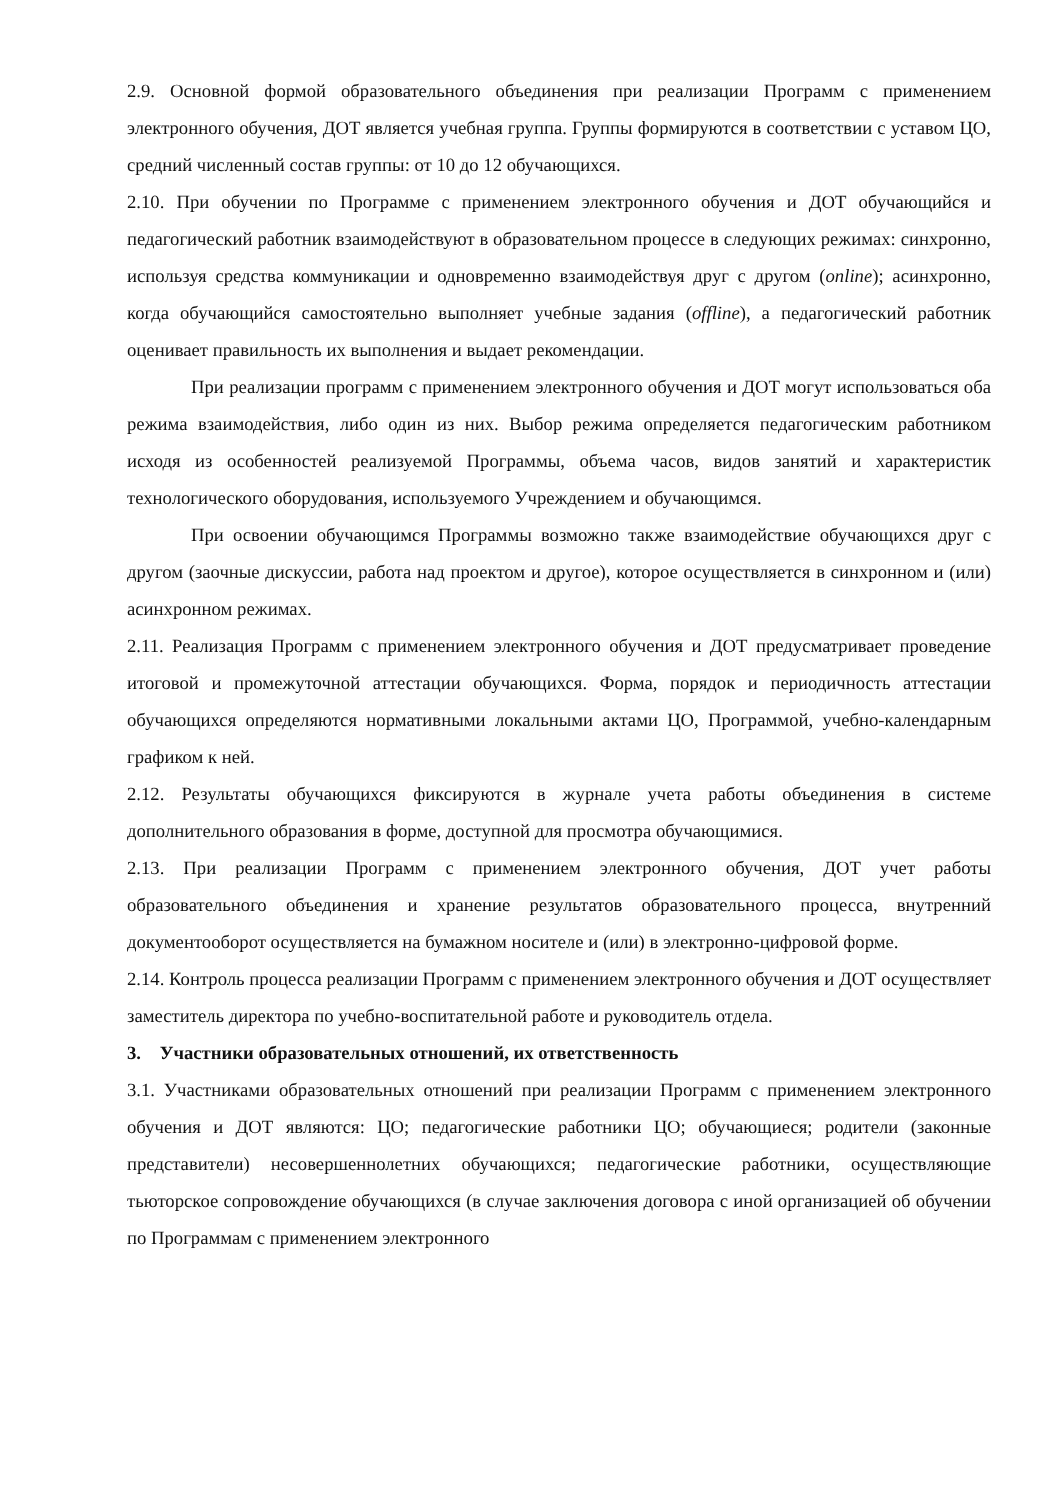2.9. Основной формой образовательного объединения при реализации Программ с применением электронного обучения, ДОТ является учебная группа. Группы формируются в соответствии с уставом ЦО, средний численный состав группы: от 10 до 12 обучающихся.
2.10. При обучении по Программе с применением электронного обучения и ДОТ обучающийся и педагогический работник взаимодействуют в образовательном процессе в следующих режимах: синхронно, используя средства коммуникации и одновременно взаимодействуя друг с другом (online); асинхронно, когда обучающийся самостоятельно выполняет учебные задания (offline), а педагогический работник оценивает правильность их выполнения и выдает рекомендации.
При реализации программ с применением электронного обучения и ДОТ могут использоваться оба режима взаимодействия, либо один из них. Выбор режима определяется педагогическим работником исходя из особенностей реализуемой Программы, объема часов, видов занятий и характеристик технологического оборудования, используемого Учреждением и обучающимся.
При освоении обучающимся Программы возможно также взаимодействие обучающихся друг с другом (заочные дискуссии, работа над проектом и другое), которое осуществляется в синхронном и (или) асинхронном режимах.
2.11. Реализация Программ с применением электронного обучения и ДОТ предусматривает проведение итоговой и промежуточной аттестации обучающихся. Форма, порядок и периодичность аттестации обучающихся определяются нормативными локальными актами ЦО, Программой, учебно-календарным графиком к ней.
2.12. Результаты обучающихся фиксируются в журнале учета работы объединения в системе дополнительного образования в форме, доступной для просмотра обучающимися.
2.13. При реализации Программ с применением электронного обучения, ДОТ учет работы образовательного объединения и хранение результатов образовательного процесса, внутренний документооборот осуществляется на бумажном носителе и (или) в электронно-цифровой форме.
2.14. Контроль процесса реализации Программ с применением электронного обучения и ДОТ осуществляет заместитель директора по учебно-воспитательной работе и руководитель отдела.
3. Участники образовательных отношений, их ответственность
3.1. Участниками образовательных отношений при реализации Программ с применением электронного обучения и ДОТ являются: ЦО; педагогические работники ЦО; обучающиеся; родители (законные представители) несовершеннолетних обучающихся; педагогические работники, осуществляющие тьюторское сопровождение обучающихся (в случае заключения договора с иной организацией об обучении по Программам с применением электронного